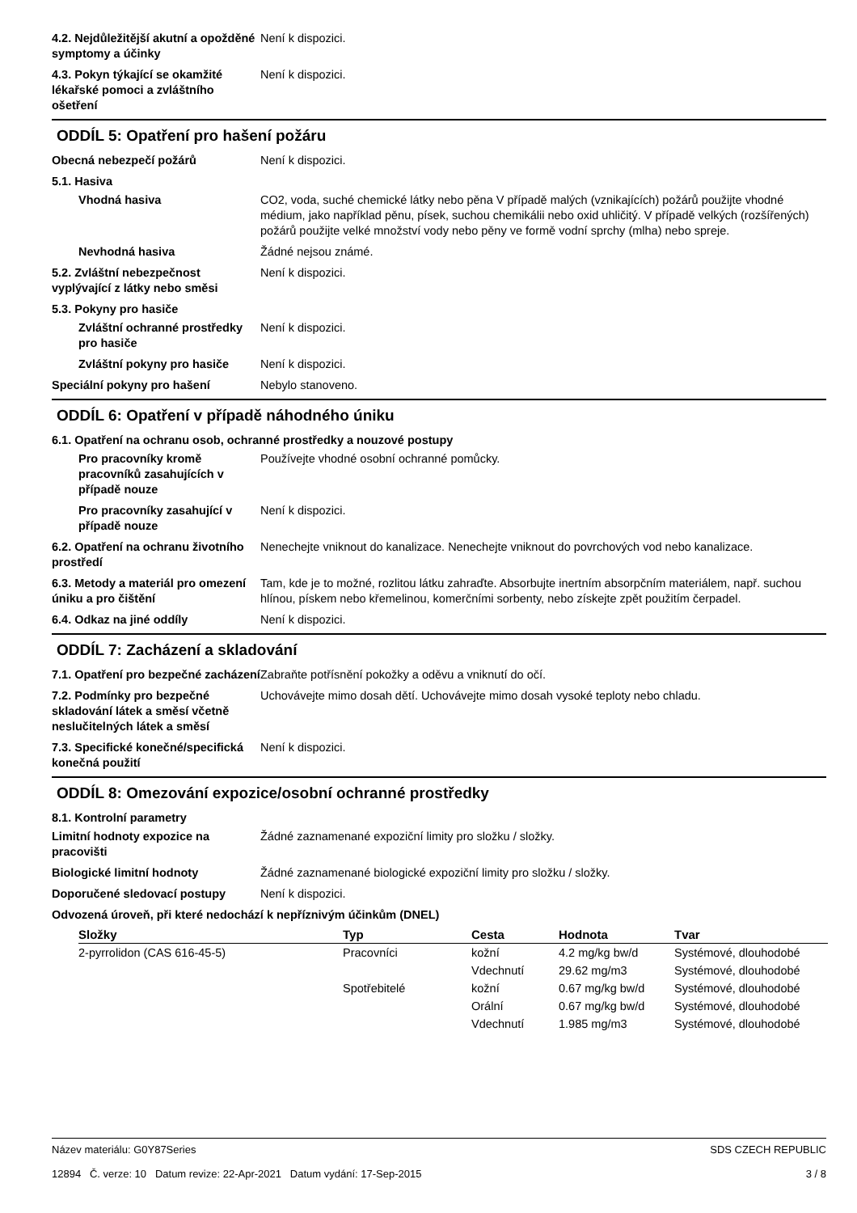4.2. Nejdůležitější akutní a opožděné symptomy a účinky
Není k dispozici.
4.3. Pokyn týkající se okamžité lékařské pomoci a zvláštního ošetření
Není k dispozici.
ODDÍL 5: Opatření pro hašení požáru
Obecná nebezpečí požárů Není k dispozici.
5.1. Hasiva
Vhodná hasiva CO2, voda, suché chemické látky nebo pěna V případě malých (vznikajících) požárů použijte vhodné médium, jako například pěnu, písek, suchou chemikálii nebo oxid uhličitý. V případě velkých (rozšířených) požárů použijte velké množství vody nebo pěny ve formě vodní sprchy (mlha) nebo spreje.
Nevhodná hasiva Žádné nejsou známé.
5.2. Zvláštní nebezpečnost vyplývající z látky nebo směsi
Není k dispozici.
5.3. Pokyny pro hasiče
Zvláštní ochranné prostředky pro hasiče
Není k dispozici.
Zvláštní pokyny pro hasiče
Není k dispozici.
Speciální pokyny pro hašení Nebylo stanoveno.
ODDÍL 6: Opatření v případě náhodného úniku
6.1. Opatření na ochranu osob, ochranné prostředky a nouzové postupy
Pro pracovníky kromě pracovníků zasahujících v případě nouze
Používejte vhodné osobní ochranné pomůcky.
Pro pracovníky zasahující v případě nouze
Není k dispozici.
6.2. Opatření na ochranu životního prostředí
Nenechejte vniknout do kanalizace. Nenechejte vniknout do povrchových vod nebo kanalizace.
6.3. Metody a materiál pro omezení úniku a pro čištění
Tam, kde je to možné, rozlitou látku zahraďte. Absorbujte inertním absorpčním materiálem, např. suchou hlínou, pískem nebo křemelinou, komerčními sorbenty, nebo získejte zpět použitím čerpadel.
6.4. Odkaz na jiné oddíly Není k dispozici.
ODDÍL 7: Zacházení a skladování
7.1. Opatření pro bezpečné zacházení
Zabraňte potřísnění pokožky a oděvu a vniknutí do očí.
7.2. Podmínky pro bezpečné skladování látek a směsí včetně neslučitelných látek a směsí
Uchovávejte mimo dosah dětí. Uchovávejte mimo dosah vysoké teploty nebo chladu.
7.3. Specifické konečné/specifická konečná použití
Není k dispozici.
ODDÍL 8: Omezování expozice/osobní ochranné prostředky
8.1. Kontrolní parametry
Limitní hodnoty expozice na pracovišti
Žádné zaznamenané expoziční limity pro složku / složky.
Biologické limitní hodnoty Žádné zaznamenané biologické expoziční limity pro složku / složky.
Doporučené sledovací postupy Není k dispozici.
Odvozená úroveň, při které nedochází k nepříznivým účinkům (DNEL)
| Složky | Typ | Cesta | Hodnota | Tvar |
| --- | --- | --- | --- | --- |
| 2-pyrrolidon (CAS 616-45-5) | Pracovníci | kožní | 4.2 mg/kg bw/d | Systémové, dlouhodobé |
| | | Vdechnutí | 29.62 mg/m3 | Systémové, dlouhodobé |
| | Spotřebitelé | kožní | 0.67 mg/kg bw/d | Systémové, dlouhodobé |
| | | Orální | 0.67 mg/kg bw/d | Systémové, dlouhodobé |
| | | Vdechnutí | 1.985 mg/m3 | Systémové, dlouhodobé |
Název materiálu: G0Y87Series
12894 Č. verze: 10 Datum revize: 22-Apr-2021 Datum vydání: 17-Sep-2015
SDS CZECH REPUBLIC
3 / 8